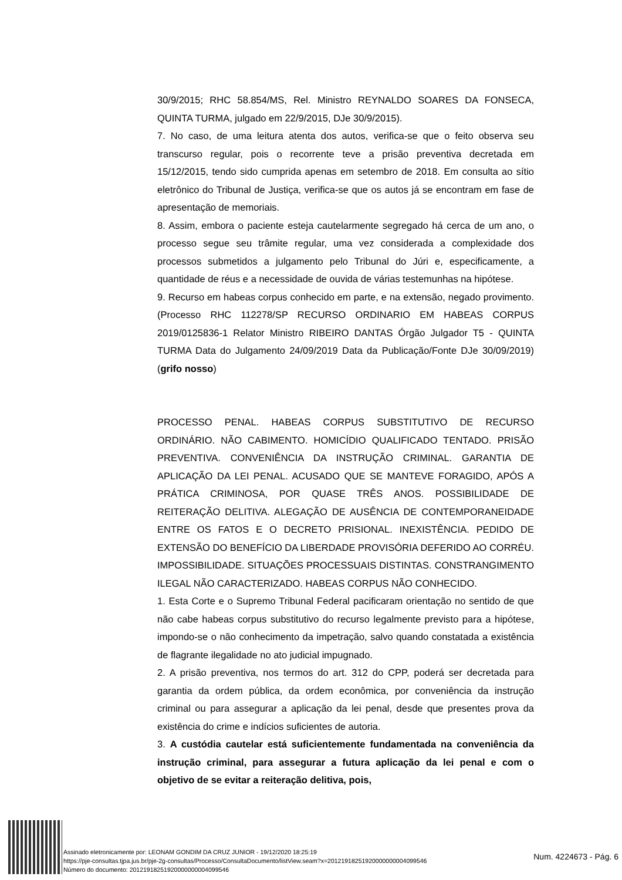30/9/2015; RHC 58.854/MS, Rel. Ministro REYNALDO SOARES DA FONSECA, QUINTA TURMA, julgado em 22/9/2015, DJe 30/9/2015).
7. No caso, de uma leitura atenta dos autos, verifica-se que o feito observa seu transcurso regular, pois o recorrente teve a prisão preventiva decretada em 15/12/2015, tendo sido cumprida apenas em setembro de 2018. Em consulta ao sítio eletrônico do Tribunal de Justiça, verifica-se que os autos já se encontram em fase de apresentação de memoriais.
8. Assim, embora o paciente esteja cautelarmente segregado há cerca de um ano, o processo segue seu trâmite regular, uma vez considerada a complexidade dos processos submetidos a julgamento pelo Tribunal do Júri e, especificamente, a quantidade de réus e a necessidade de ouvida de várias testemunhas na hipótese.
9. Recurso em habeas corpus conhecido em parte, e na extensão, negado provimento. (Processo RHC 112278/SP RECURSO ORDINARIO EM HABEAS CORPUS 2019/0125836-1 Relator Ministro RIBEIRO DANTAS Órgão Julgador T5 - QUINTA TURMA Data do Julgamento 24/09/2019 Data da Publicação/Fonte DJe 30/09/2019) (grifo nosso)
PROCESSO PENAL. HABEAS CORPUS SUBSTITUTIVO DE RECURSO ORDINÁRIO. NÃO CABIMENTO. HOMICÍDIO QUALIFICADO TENTADO. PRISÃO PREVENTIVA. CONVENIÊNCIA DA INSTRUÇÃO CRIMINAL. GARANTIA DE APLICAÇÃO DA LEI PENAL. ACUSADO QUE SE MANTEVE FORAGIDO, APÓS A PRÁTICA CRIMINOSA, POR QUASE TRÊS ANOS. POSSIBILIDADE DE REITERAÇÃO DELITIVA. ALEGAÇÃO DE AUSÊNCIA DE CONTEMPORANEIDADE ENTRE OS FATOS E O DECRETO PRISIONAL. INEXISTÊNCIA. PEDIDO DE EXTENSÃO DO BENEFÍCIO DA LIBERDADE PROVISÓRIA DEFERIDO AO CORRÉU. IMPOSSIBILIDADE. SITUAÇÕES PROCESSUAIS DISTINTAS. CONSTRANGIMENTO ILEGAL NÃO CARACTERIZADO. HABEAS CORPUS NÃO CONHECIDO.
1. Esta Corte e o Supremo Tribunal Federal pacificaram orientação no sentido de que não cabe habeas corpus substitutivo do recurso legalmente previsto para a hipótese, impondo-se o não conhecimento da impetração, salvo quando constatada a existência de flagrante ilegalidade no ato judicial impugnado.
2. A prisão preventiva, nos termos do art. 312 do CPP, poderá ser decretada para garantia da ordem pública, da ordem econômica, por conveniência da instrução criminal ou para assegurar a aplicação da lei penal, desde que presentes prova da existência do crime e indícios suficientes de autoria.
3. A custódia cautelar está suficientemente fundamentada na conveniência da instrução criminal, para assegurar a futura aplicação da lei penal e com o objetivo de se evitar a reiteração delitiva, pois,
Assinado eletronicamente por: LEONAM GONDIM DA CRUZ JUNIOR - 19/12/2020 18:25:19
https://pje-consultas.tjpa.jus.br/pje-2g-consultas/Processo/ConsultaDocumento/listView.seam?x=20121918251920000000004099546
Número do documento: 20121918251920000000004099546
Num. 4224673 - Pág. 6